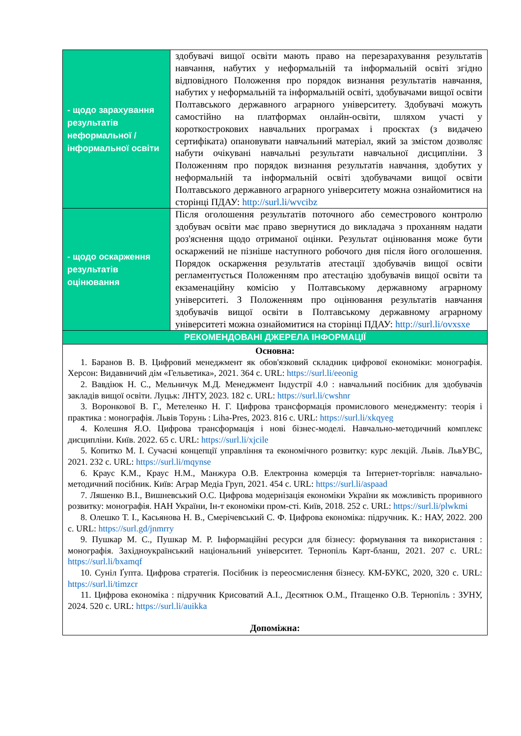| - щодо зарахування результатів неформальної / інформальної освіти | здобувачі вищої освіти мають право на перезарахування результатів навчання, набутих у неформальній та інформальній освіті згідно відповідного Положення про порядок визнання результатів навчання, набутих у неформальній та інформальній освіті, здобувачами вищої освіти Полтавського державного аграрного університету. Здобувачі можуть самостійно на платформах онлайн-освіти, шляхом участі у короткострокових навчальних програмах і проєктах (з видачею сертифіката) опановувати навчальний матеріал, який за змістом дозволяє набути очікувані навчальні результати навчальної дисципліни. З Положенням про порядок визнання результатів навчання, здобутих у неформальній та інформальній освіті здобувачами вищої освіти Полтавського державного аграрного університету можна ознайомитися на сторінці ПДАУ: http://surl.li/wvcibz |
| - щодо оскарження результатів оцінювання | Після оголошення результатів поточного або семестрового контролю здобувач освіти має право звернутися до викладача з проханням надати роз'яснення щодо отриманої оцінки. Результат оцінювання може бути оскаржений не пізніше наступного робочого дня після його оголошення. Порядок оскарження результатів атестації здобувачів вищої освіти регламентується Положенням про атестацію здобувачів вищої освіти та екзаменаційну комісію у Полтавському державному аграрному університеті. З Положенням про оцінювання результатів навчання здобувачів вищої освіти в Полтавському державному аграрному університеті можна ознайомитися на сторінці ПДАУ: http://surl.li/ovxsxe |
| РЕКОМЕНДОВАНІ ДЖЕРЕЛА ІНФОРМАЦІЇ | |
| Основна: 1. Баранов В. В. Цифровий менеджмент як обов'язковий складник цифрової економіки: монографія. Херсон: Видавничий дім «Гельветика», 2021. 364 с. URL: https://surl.li/eeonig 2. Вавдіюк Н. С., Мельничук М.Д. Менеджмент Індустрії 4.0 : навчальний посібник для здобувачів закладів вищої освіти. Луцьк: ЛНТУ, 2023. 182 с. URL: https://surl.li/cwshnr 3. Воронкової В. Г., Метеленко Н. Г. Цифрова трансформація промислового менеджменту: теорія і практика : монографія. Львів Торунь : Liha-Pres, 2023. 816 с. URL: https://surl.li/xkqyeg 4. Колешня Я.О. Цифрова трансформація і нові бізнес-моделі. Навчально-методичний комплекс дисципліни. Київ. 2022. 65 с. URL: https://surl.li/xjcile 5. Копитко М. І. Сучасні концепції управління та економічного розвитку: курс лекцій. Львів. ЛьвУВС, 2021. 232 с. URL: https://surl.li/mqynse 6. Краус К.М., Краус Н.М., Манжура О.В. Електронна комерція та Інтернет-торгівля: навчально-методичний посібник. Київ: Аграр Медіа Груп, 2021. 454 с. URL: https://surl.li/aspaad 7. Ляшенко В.І., Вишневський О.С. Цифрова модернізація економіки України як можливість проривного розвитку: монографія. НАН України, Ін-т економіки пром-сті. Київ, 2018. 252 с. URL: https://surl.li/plwkmi 8. Олешко Т. І., Касьянова Н. В., Смерічевський С. Ф. Цифрова економіка: підручник. К.: НАУ, 2022. 200 с. URL: https://surl.gd/jnmrry 9. Пушкар М. С., Пушкар М. Р. Інформаційні ресурси для бізнесу: формування та використання : монографія. Західноукраїнський національний університет. Тернопіль Карт-бланш, 2021. 207 с. URL: https://surl.li/bxamqf 10. Суніл Ґупта. Цифрова стратегія. Посібник із переосмислення бізнесу. КМ-БУКС, 2020, 320 с. URL: https://surl.li/timzcr 11. Цифрова економіка : підручник Крисоватий А.І., Десятнюк О.М., Птащенко О.В. Тернопіль : ЗУНУ, 2024. 520 с. URL: https://surl.li/auikka Допоміжна: | |